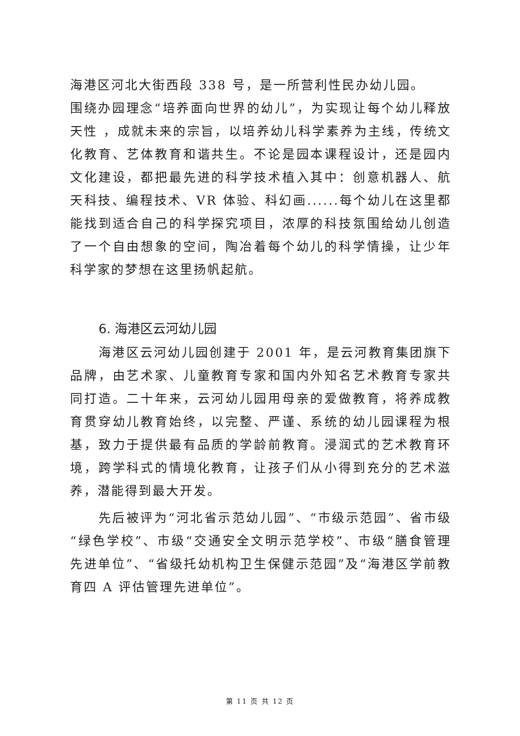海港区河北大街西段 338 号，是一所营利性民办幼儿园。
围绕办园理念“培养面向世界的幼儿”，为实现让每个幼儿释放天性 ，成就未来的宗旨，以培养幼儿科学素养为主线，传统文化教育、艺体教育和谐共生。不论是园本课程设计，还是园内文化建设，都把最先进的科学技术植入其中：创意机器人、航天科技、编程技术、VR 体验、科幻画......每个幼儿在这里都能找到适合自己的科学探究项目，浓厚的科技氛围给幼儿创造了一个自由想象的空间，陶冶着每个幼儿的科学情操，让少年科学家的梦想在这里扬帆起航。
6. 海港区云河幼儿园
海港区云河幼儿园创建于 2001 年，是云河教育集团旗下品牌，由艺术家、儿童教育专家和国内外知名艺术教育专家共同打造。二十年来，云河幼儿园用母亲的爱做教育，将养成教育贯穿幼儿教育始终，以完整、严谨、系统的幼儿园课程为根基，致力于提供最有品质的学龄前教育。浸润式的艺术教育环境，跨学科式的情境化教育，让孩子们从小得到充分的艺术滋养，潜能得到最大开发。
先后被评为“河北省示范幼儿园”、“市级示范园”、省市级“绿色学校”、市级“交通安全文明示范学校”、市级“膳食管理先进单位”、“省级托幼机构卫生保健示范园”及“海港区学前教育四 A 评估管理先进单位”。
第 11 页 共 12 页